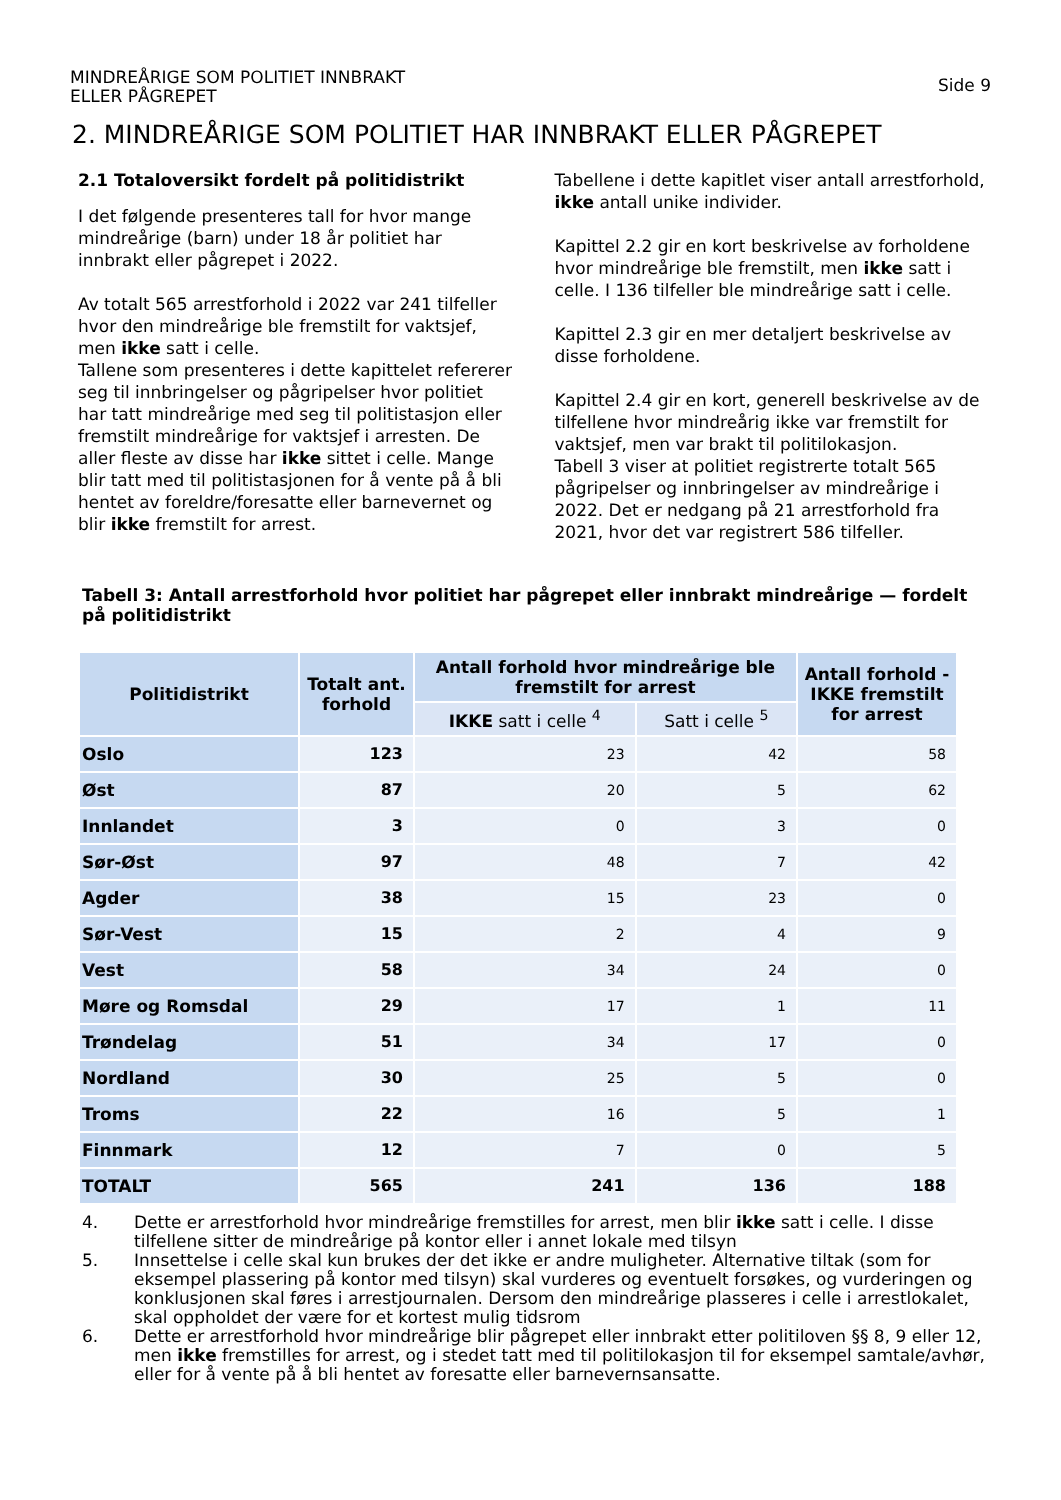MINDREÅRIGE SOM POLITIET INNBRAKT
ELLER PÅGREPET
Side 9
2. MINDREÅRIGE SOM POLITIET HAR INNBRAKT ELLER PÅGREPET
2.1 Totaloversikt fordelt på politidistrikt
I det følgende presenteres tall for hvor mange mindreårige (barn) under 18 år politiet har innbrakt eller pågrepet i 2022.
Av totalt 565 arrestforhold i 2022 var 241 tilfeller hvor den mindreårige ble fremstilt for vaktsjef, men ikke satt i celle.
Tallene som presenteres i dette kapittelet refererer seg til innbringelser og pågripelser hvor politiet har tatt mindreårige med seg til politistasjon eller fremstilt mindreårige for vaktsjef i arresten. De aller fleste av disse har ikke sittet i celle. Mange blir tatt med til politistasjonen for å vente på å bli hentet av foreldre/foresatte eller barnevernet og blir ikke fremstilt for arrest.
Tabellene i dette kapitlet viser antall arrestforhold, ikke antall unike individer.
Kapittel 2.2 gir en kort beskrivelse av forholdene hvor mindreårige ble fremstilt, men ikke satt i celle. I 136 tilfeller ble mindreårige satt i celle.
Kapittel 2.3 gir en mer detaljert beskrivelse av disse forholdene.
Kapittel 2.4 gir en kort, generell beskrivelse av de tilfellene hvor mindreårig ikke var fremstilt for vaktsjef, men var brakt til politilokasjon.
Tabell 3 viser at politiet registrerte totalt 565 pågripelser og innbringelser av mindreårige i 2022. Det er nedgang på 21 arrestforhold fra 2021, hvor det var registrert 586 tilfeller.
Tabell 3: Antall arrestforhold hvor politiet har pågrepet eller innbrakt mindreårige — fordelt på politidistrikt
| Politidistrikt | Totalt ant. forhold | Antall forhold hvor mindreårige ble fremstilt for arrest | | Antall forhold - IKKE fremstilt for arrest |
| --- | --- | --- | --- | --- |
| | | IKKE satt i celle <sup>4</sup> | Satt i celle <sup>5</sup> | |
| Oslo | 123 | 23 | 42 | 58 |
| Øst | 87 | 20 | 5 | 62 |
| Innlandet | 3 | 0 | 3 | 0 |
| Sør-Øst | 97 | 48 | 7 | 42 |
| Agder | 38 | 15 | 23 | 0 |
| Sør-Vest | 15 | 2 | 4 | 9 |
| Vest | 58 | 34 | 24 | 0 |
| Møre og Romsdal | 29 | 17 | 1 | 11 |
| Trøndelag | 51 | 34 | 17 | 0 |
| Nordland | 30 | 25 | 5 | 0 |
| Troms | 22 | 16 | 5 | 1 |
| Finnmark | 12 | 7 | 0 | 5 |
| TOTALT | 565 | 241 | 136 | 188 |
4. Dette er arrestforhold hvor mindreårige fremstilles for arrest, men blir ikke satt i celle. I disse tilfellene sitter de mindreårige på kontor eller i annet lokale med tilsyn
5. Innsettelse i celle skal kun brukes der det ikke er andre muligheter. Alternative tiltak (som for eksempel plassering på kontor med tilsyn) skal vurderes og eventuelt forsøkes, og vurderingen og konklusjonen skal føres i arrestjournalen. Dersom den mindreårige plasseres i celle i arrestlokalet, skal oppholdet der være for et kortest mulig tidsrom
6. Dette er arrestforhold hvor mindreårige blir pågrepet eller innbrakt etter politiloven §§ 8, 9 eller 12, men ikke fremstilles for arrest, og i stedet tatt med til politilokasjon til for eksempel samtale/avhør, eller for å vente på å bli hentet av foresatte eller barnevernsansatte.